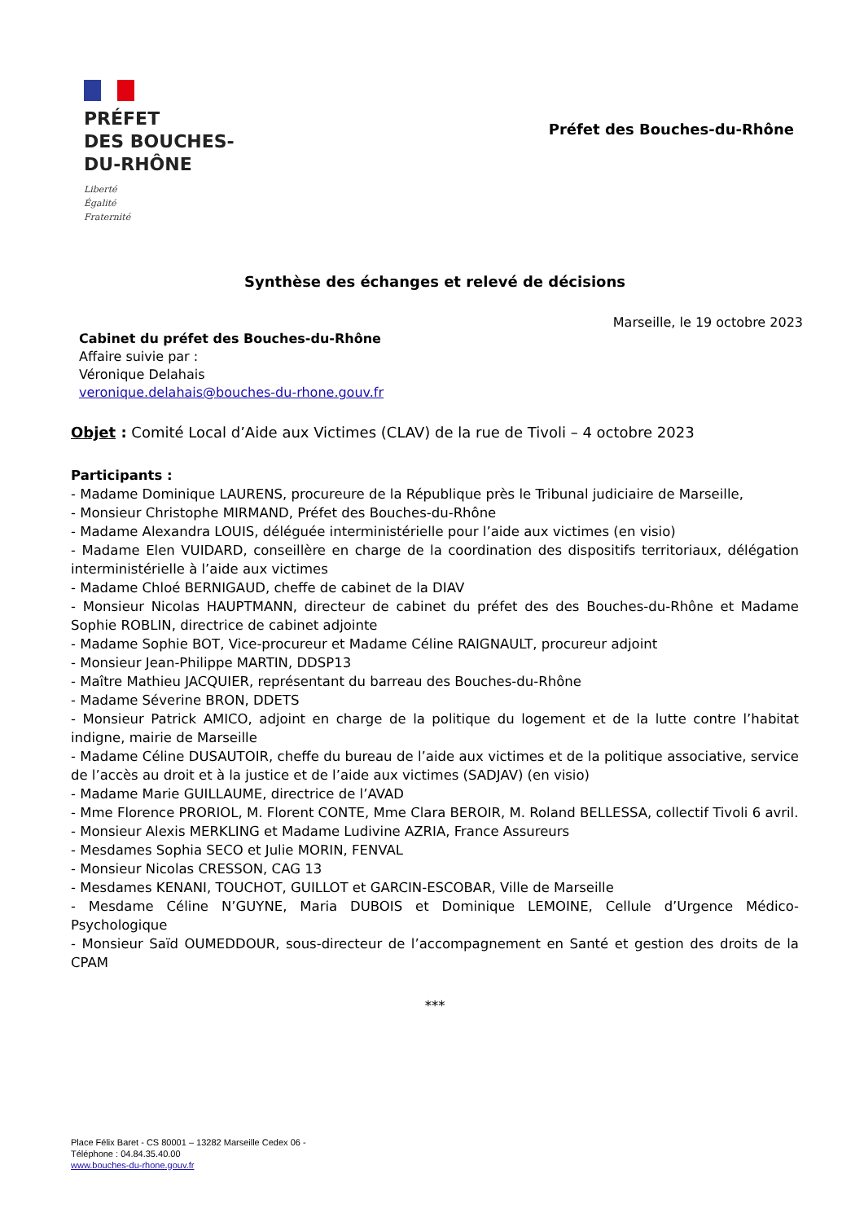PRÉFET
DES BOUCHES-
DU-RHÔNE
Liberté
Égalité
Fraternité
Préfet des Bouches-du-Rhône
Synthèse des échanges et relevé de décisions
Marseille, le 19 octobre 2023
Cabinet du préfet des Bouches-du-Rhône
Affaire suivie par :
Véronique Delahais
veronique.delahais@bouches-du-rhone.gouv.fr
Objet : Comité Local d’Aide aux Victimes (CLAV) de la rue de Tivoli – 4 octobre 2023
Participants :
- Madame Dominique LAURENS, procureure de la République près le Tribunal judiciaire de Marseille,
- Monsieur Christophe MIRMAND, Préfet des Bouches-du-Rhône
- Madame Alexandra LOUIS, déléguée interministérielle pour l’aide aux victimes (en visio)
- Madame Elen VUIDARD, conseillère en charge de la coordination des dispositifs territoriaux, délégation interministérielle à l’aide aux victimes
- Madame Chloé BERNIGAUD, cheffe de cabinet de la DIAV
- Monsieur Nicolas HAUPTMANN, directeur de cabinet du préfet des des Bouches-du-Rhône et Madame Sophie ROBLIN, directrice de cabinet adjointe
- Madame Sophie BOT, Vice-procureur et Madame Céline RAIGNAULT, procureur adjoint
- Monsieur Jean-Philippe MARTIN, DDSP13
- Maître Mathieu JACQUIER, représentant du barreau des Bouches-du-Rhône
- Madame Séverine BRON, DDETS
- Monsieur Patrick AMICO, adjoint en charge de la politique du logement et de la lutte contre l’habitat indigne, mairie de Marseille
- Madame Céline DUSAUTOIR, cheffe du bureau de l’aide aux victimes et de la politique associative, service de l’accès au droit et à la justice et de l’aide aux victimes (SADJAV) (en visio)
- Madame Marie GUILLAUME, directrice de l’AVAD
- Mme Florence PRORIOL, M. Florent CONTE, Mme Clara BEROIR, M. Roland BELLESSA, collectif Tivoli 6 avril.
- Monsieur Alexis MERKLING et Madame Ludivine AZRIA, France Assureurs
- Mesdames Sophia SECO et Julie MORIN, FENVAL
- Monsieur Nicolas CRESSON, CAG 13
- Mesdames KENANI, TOUCHOT, GUILLOT et GARCIN-ESCOBAR, Ville de Marseille
- Mesdame Céline N’GUYNE, Maria DUBOIS et Dominique LEMOINE, Cellule d’Urgence Médico-Psychologique
- Monsieur Saïd OUMEDDOUR, sous-directeur de l’accompagnement en Santé et gestion des droits de la CPAM
***
Place Félix Baret - CS 80001 – 13282 Marseille Cedex 06 -
Téléphone : 04.84.35.40.00
www.bouches-du-rhone.gouv.fr